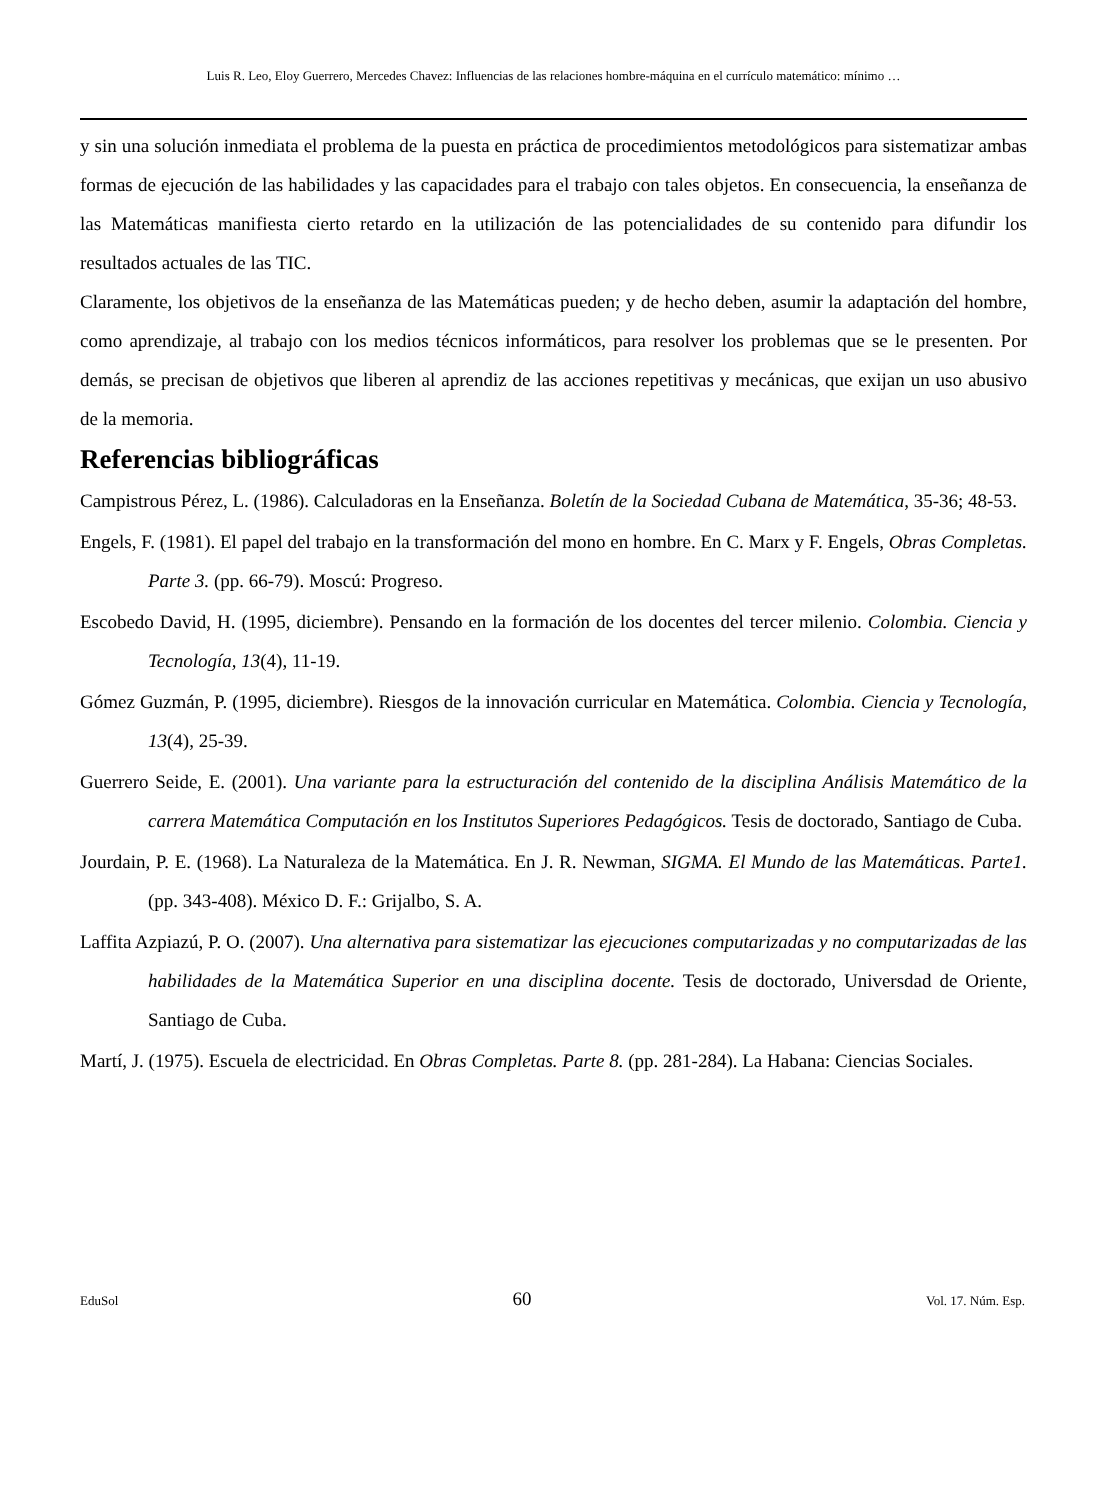Luis R. Leo, Eloy Guerrero, Mercedes Chavez: Influencias de las relaciones hombre-máquina en el currículo matemático: mínimo …
y sin una solución inmediata el problema de la puesta en práctica de procedimientos metodológicos para sistematizar ambas formas de ejecución de las habilidades y las capacidades para el trabajo con tales objetos. En consecuencia, la enseñanza de las Matemáticas manifiesta cierto retardo en la utilización de las potencialidades de su contenido para difundir los resultados actuales de las TIC.
Claramente, los objetivos de la enseñanza de las Matemáticas pueden; y de hecho deben, asumir la adaptación del hombre, como aprendizaje, al trabajo con los medios técnicos informáticos, para resolver los problemas que se le presenten. Por demás, se precisan de objetivos que liberen al aprendiz de las acciones repetitivas y mecánicas, que exijan un uso abusivo de la memoria.
Referencias bibliográficas
Campistrous Pérez, L. (1986). Calculadoras en la Enseñanza. Boletín de la Sociedad Cubana de Matemática, 35-36; 48-53.
Engels, F. (1981). El papel del trabajo en la transformación del mono en hombre. En C. Marx y F. Engels, Obras Completas. Parte 3. (pp. 66-79). Moscú: Progreso.
Escobedo David, H. (1995, diciembre). Pensando en la formación de los docentes del tercer milenio. Colombia. Ciencia y Tecnología, 13(4), 11-19.
Gómez Guzmán, P. (1995, diciembre). Riesgos de la innovación curricular en Matemática. Colombia. Ciencia y Tecnología, 13(4), 25-39.
Guerrero Seide, E. (2001). Una variante para la estructuración del contenido de la disciplina Análisis Matemático de la carrera Matemática Computación en los Institutos Superiores Pedagógicos. Tesis de doctorado, Santiago de Cuba.
Jourdain, P. E. (1968). La Naturaleza de la Matemática. En J. R. Newman, SIGMA. El Mundo de las Matemáticas. Parte1. (pp. 343-408). México D. F.: Grijalbo, S. A.
Laffita Azpiazú, P. O. (2007). Una alternativa para sistematizar las ejecuciones computarizadas y no computarizadas de las habilidades de la Matemática Superior en una disciplina docente. Tesis de doctorado, Universdad de Oriente, Santiago de Cuba.
Martí, J. (1975). Escuela de electricidad. En Obras Completas. Parte 8. (pp. 281-284). La Habana: Ciencias Sociales.
EduSol 60 Vol. 17. Núm. Esp.